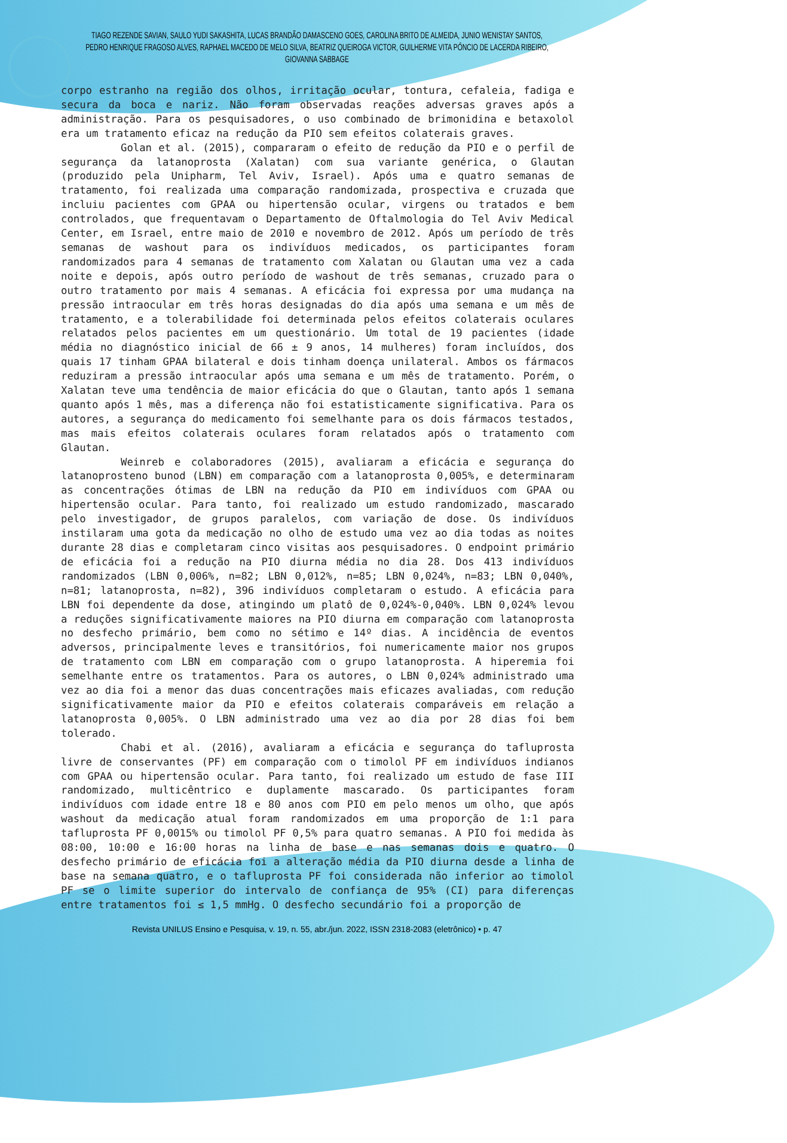TIAGO REZENDE SAVIAN, SAULO YUDI SAKASHITA, LUCAS BRANDÃO DAMASCENO GOES, CAROLINA BRITO DE ALMEIDA, JUNIO WENISTAY SANTOS, PEDRO HENRIQUE FRAGOSO ALVES, RAPHAEL MACEDO DE MELO SILVA, BEATRIZ QUEIROGA VICTOR, GUILHERME VITA PÔNCIO DE LACERDA RIBEIRO, GIOVANNA SABBAGE
corpo estranho na região dos olhos, irritação ocular, tontura, cefaleia, fadiga e secura da boca e nariz. Não foram observadas reações adversas graves após a administração. Para os pesquisadores, o uso combinado de brimonidina e betaxolol era um tratamento eficaz na redução da PIO sem efeitos colaterais graves.
Golan et al. (2015), compararam o efeito de redução da PIO e o perfil de segurança da latanoprosta (Xalatan) com sua variante genérica, o Glautan (produzido pela Unipharm, Tel Aviv, Israel). Após uma e quatro semanas de tratamento, foi realizada uma comparação randomizada, prospectiva e cruzada que incluiu pacientes com GPAA ou hipertensão ocular, virgens ou tratados e bem controlados, que frequentavam o Departamento de Oftalmologia do Tel Aviv Medical Center, em Israel, entre maio de 2010 e novembro de 2012. Após um período de três semanas de washout para os indivíduos medicados, os participantes foram randomizados para 4 semanas de tratamento com Xalatan ou Glautan uma vez a cada noite e depois, após outro período de washout de três semanas, cruzado para o outro tratamento por mais 4 semanas. A eficácia foi expressa por uma mudança na pressão intraocular em três horas designadas do dia após uma semana e um mês de tratamento, e a tolerabilidade foi determinada pelos efeitos colaterais oculares relatados pelos pacientes em um questionário. Um total de 19 pacientes (idade média no diagnóstico inicial de 66 ± 9 anos, 14 mulheres) foram incluídos, dos quais 17 tinham GPAA bilateral e dois tinham doença unilateral. Ambos os fármacos reduziram a pressão intraocular após uma semana e um mês de tratamento. Porém, o Xalatan teve uma tendência de maior eficácia do que o Glautan, tanto após 1 semana quanto após 1 mês, mas a diferença não foi estatisticamente significativa. Para os autores, a segurança do medicamento foi semelhante para os dois fármacos testados, mas mais efeitos colaterais oculares foram relatados após o tratamento com Glautan.
Weinreb e colaboradores (2015), avaliaram a eficácia e segurança do latanoprosteno bunod (LBN) em comparação com a latanoprosta 0,005%, e determinaram as concentrações ótimas de LBN na redução da PIO em indivíduos com GPAA ou hipertensão ocular. Para tanto, foi realizado um estudo randomizado, mascarado pelo investigador, de grupos paralelos, com variação de dose. Os indivíduos instilaram uma gota da medicação no olho de estudo uma vez ao dia todas as noites durante 28 dias e completaram cinco visitas aos pesquisadores. O endpoint primário de eficácia foi a redução na PIO diurna média no dia 28. Dos 413 indivíduos randomizados (LBN 0,006%, n=82; LBN 0,012%, n=85; LBN 0,024%, n=83; LBN 0,040%, n=81; latanoprosta, n=82), 396 indivíduos completaram o estudo. A eficácia para LBN foi dependente da dose, atingindo um platô de 0,024%-0,040%. LBN 0,024% levou a reduções significativamente maiores na PIO diurna em comparação com latanoprosta no desfecho primário, bem como no sétimo e 14º dias. A incidência de eventos adversos, principalmente leves e transitórios, foi numericamente maior nos grupos de tratamento com LBN em comparação com o grupo latanoprosta. A hiperemia foi semelhante entre os tratamentos. Para os autores, o LBN 0,024% administrado uma vez ao dia foi a menor das duas concentrações mais eficazes avaliadas, com redução significativamente maior da PIO e efeitos colaterais comparáveis em relação a latanoprosta 0,005%. O LBN administrado uma vez ao dia por 28 dias foi bem tolerado.
Chabi et al. (2016), avaliaram a eficácia e segurança do tafluprosta livre de conservantes (PF) em comparação com o timolol PF em indivíduos indianos com GPAA ou hipertensão ocular. Para tanto, foi realizado um estudo de fase III randomizado, multicêntrico e duplamente mascarado. Os participantes foram indivíduos com idade entre 18 e 80 anos com PIO em pelo menos um olho, que após washout da medicação atual foram randomizados em uma proporção de 1:1 para tafluprosta PF 0,0015% ou timolol PF 0,5% para quatro semanas. A PIO foi medida às 08:00, 10:00 e 16:00 horas na linha de base e nas semanas dois e quatro. O desfecho primário de eficácia foi a alteração média da PIO diurna desde a linha de base na semana quatro, e o tafluprosta PF foi considerada não inferior ao timolol PF se o limite superior do intervalo de confiança de 95% (CI) para diferenças entre tratamentos foi ≤ 1,5 mmHg. O desfecho secundário foi a proporção de
Revista UNILUS Ensino e Pesquisa, v. 19, n. 55, abr./jun. 2022, ISSN 2318-2083 (eletrônico) • p. 47